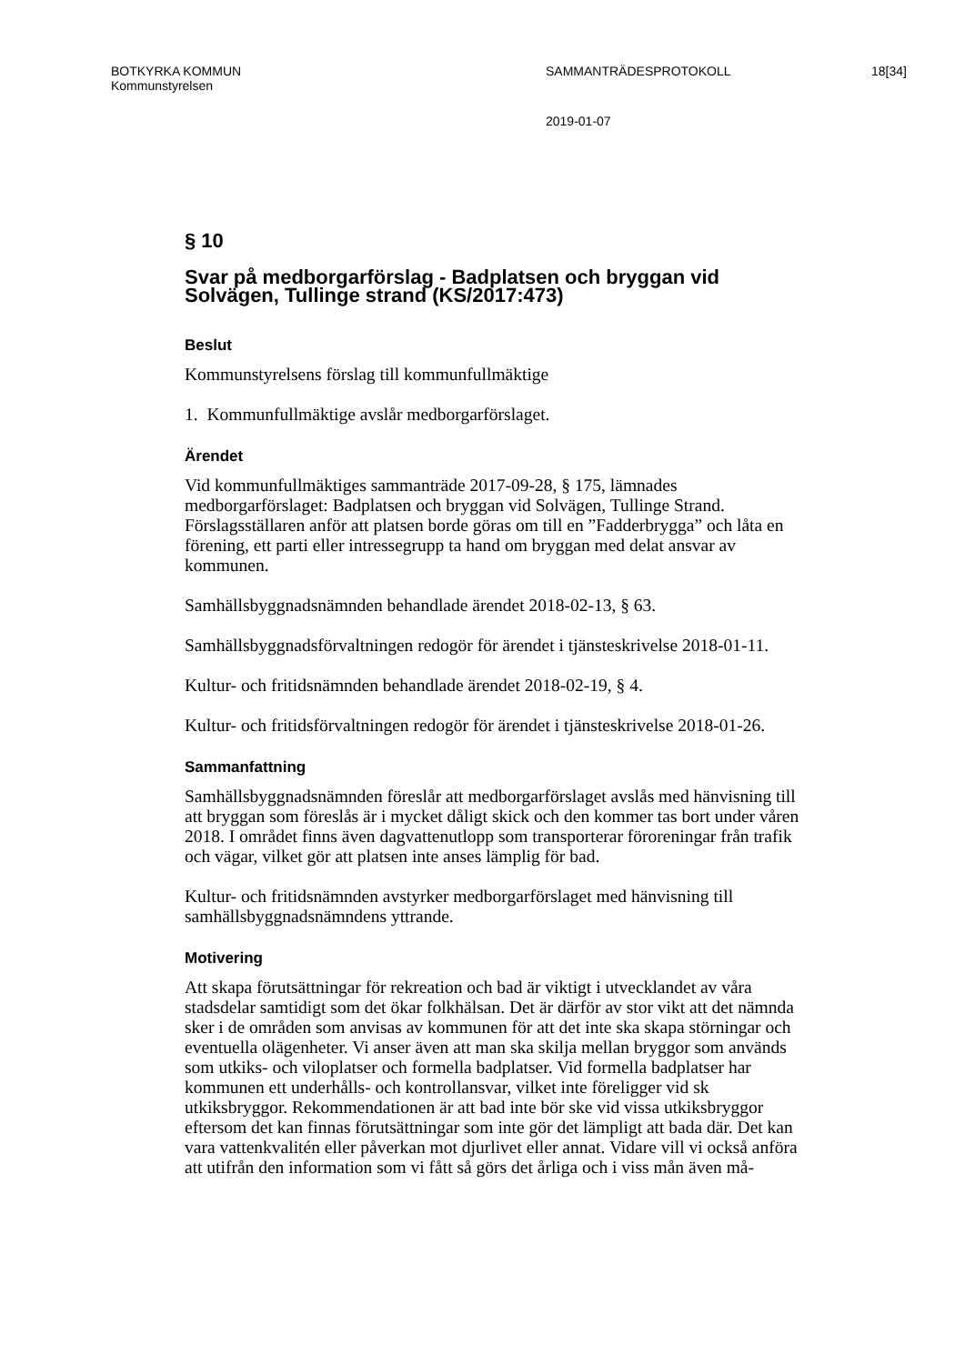BOTKYRKA KOMMUN
Kommunstyrelsen
SAMMANTRÄDESPROTOKOLL 18[34]
2019-01-07
§ 10
Svar på medborgarförslag - Badplatsen och bryggan vid Solvägen, Tullinge strand (KS/2017:473)
Beslut
Kommunstyrelsens förslag till kommunfullmäktige
1. Kommunfullmäktige avslår medborgarförslaget.
Ärendet
Vid kommunfullmäktiges sammanträde 2017-09-28, § 175, lämnades medborgarförslaget: Badplatsen och bryggan vid Solvägen, Tullinge Strand. Förslagsställaren anför att platsen borde göras om till en ”Fadderbrygga” och låta en förening, ett parti eller intressegrupp ta hand om bryggan med delat ansvar av kommunen.
Samhällsbyggnadsnämnden behandlade ärendet 2018-02-13, § 63.
Samhällsbyggnadsförvaltningen redogör för ärendet i tjänsteskrivelse 2018-01-11.
Kultur- och fritidsnämnden behandlade ärendet 2018-02-19, § 4.
Kultur- och fritidsförvaltningen redogör för ärendet i tjänsteskrivelse 2018-01-26.
Sammanfattning
Samhällsbyggnadsnämnden föreslår att medborgarförslaget avslås med hänvisning till att bryggan som föreslås är i mycket dåligt skick och den kommer tas bort under våren 2018. I området finns även dagvattenutlopp som transporterar föroreningar från trafik och vägar, vilket gör att platsen inte anses lämplig för bad.
Kultur- och fritidsnämnden avstyrker medborgarförslaget med hänvisning till samhällsbyggnadsnämndens yttrande.
Motivering
Att skapa förutsättningar för rekreation och bad är viktigt i utvecklandet av våra stadsdelar samtidigt som det ökar folkhälsan. Det är därför av stor vikt att det nämnda sker i de områden som anvisas av kommunen för att det inte ska skapa störningar och eventuella olägenheter. Vi anser även att man ska skilja mellan bryggor som används som utkiks- och viloplatser och formella badplatser. Vid formella badplatser har kommunen ett underhålls- och kontrollansvar, vilket inte föreligger vid sk utkiksbryggor. Rekommendationen är att bad inte bör ske vid vissa utkiksbryggor eftersom det kan finnas förutsättningar som inte gör det lämpligt att bada där. Det kan vara vattenkvalitén eller påverkan mot djurlivet eller annat. Vidare vill vi också anföra att utifrån den information som vi fått så görs det årliga och i viss mån även må-